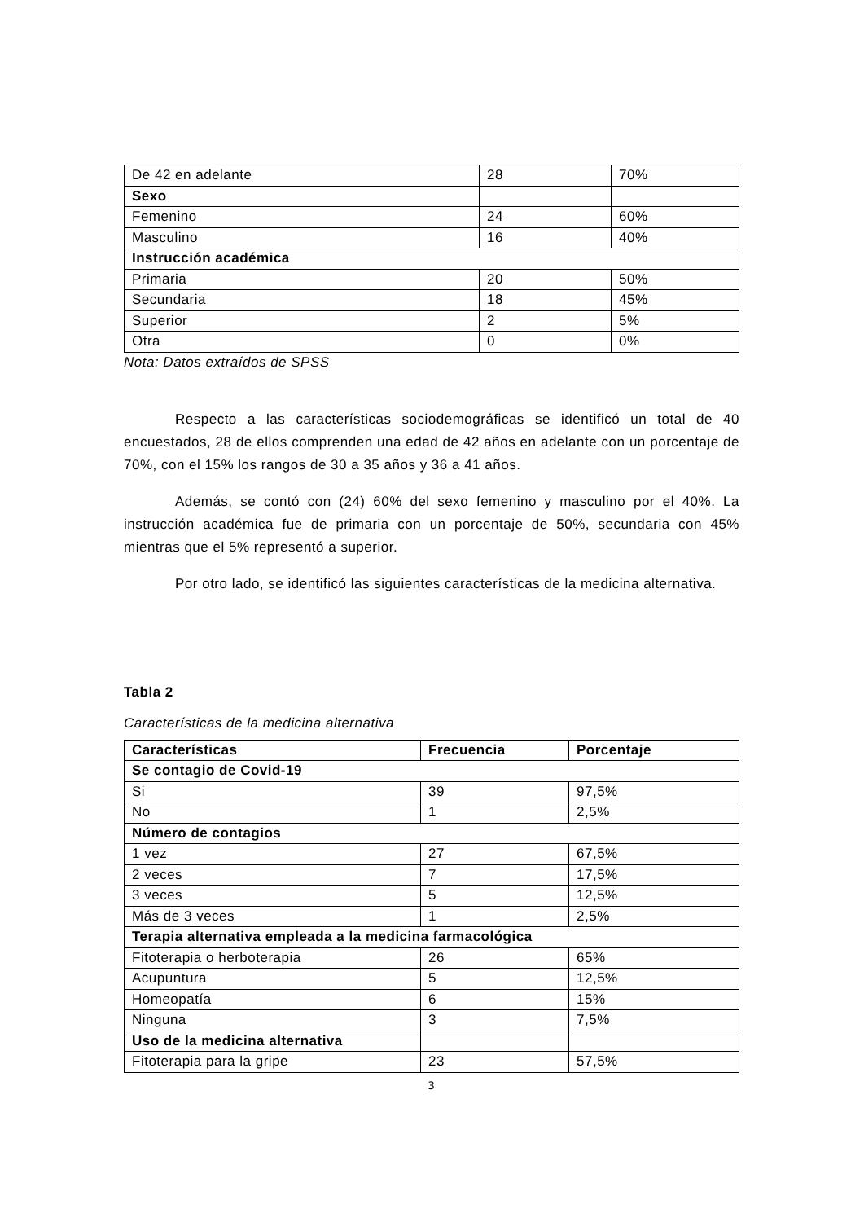| De 42 en adelante | 28 | 70% |
| Sexo | | |
| Femenino | 24 | 60% |
| Masculino | 16 | 40% |
| Instrucción académica | | |
| Primaria | 20 | 50% |
| Secundaria | 18 | 45% |
| Superior | 2 | 5% |
| Otra | 0 | 0% |
Nota: Datos extraídos de SPSS
Respecto a las características sociodemográficas se identificó un total de 40 encuestados, 28 de ellos comprenden una edad de 42 años en adelante con un porcentaje de 70%, con el 15% los rangos de 30 a 35 años y 36 a 41 años.
Además, se contó con (24) 60% del sexo femenino y masculino por el 40%. La instrucción académica fue de primaria con un porcentaje de 50%, secundaria con 45% mientras que el 5% representó a superior.
Por otro lado, se identificó las siguientes características de la medicina alternativa.
Tabla 2
Características de la medicina alternativa
| Características | Frecuencia | Porcentaje |
| --- | --- | --- |
| Se contagio de Covid-19 | | |
| Si | 39 | 97,5% |
| No | 1 | 2,5% |
| Número de contagios | | |
| 1 vez | 27 | 67,5% |
| 2 veces | 7 | 17,5% |
| 3 veces | 5 | 12,5% |
| Más de 3 veces | 1 | 2,5% |
| Terapia alternativa empleada a la medicina farmacológica | | |
| Fitoterapia o herboterapia | 26 | 65% |
| Acupuntura | 5 | 12,5% |
| Homeopatía | 6 | 15% |
| Ninguna | 3 | 7,5% |
| Uso de la medicina alternativa | | |
| Fitoterapia para la gripe | 23 | 57,5% |
3